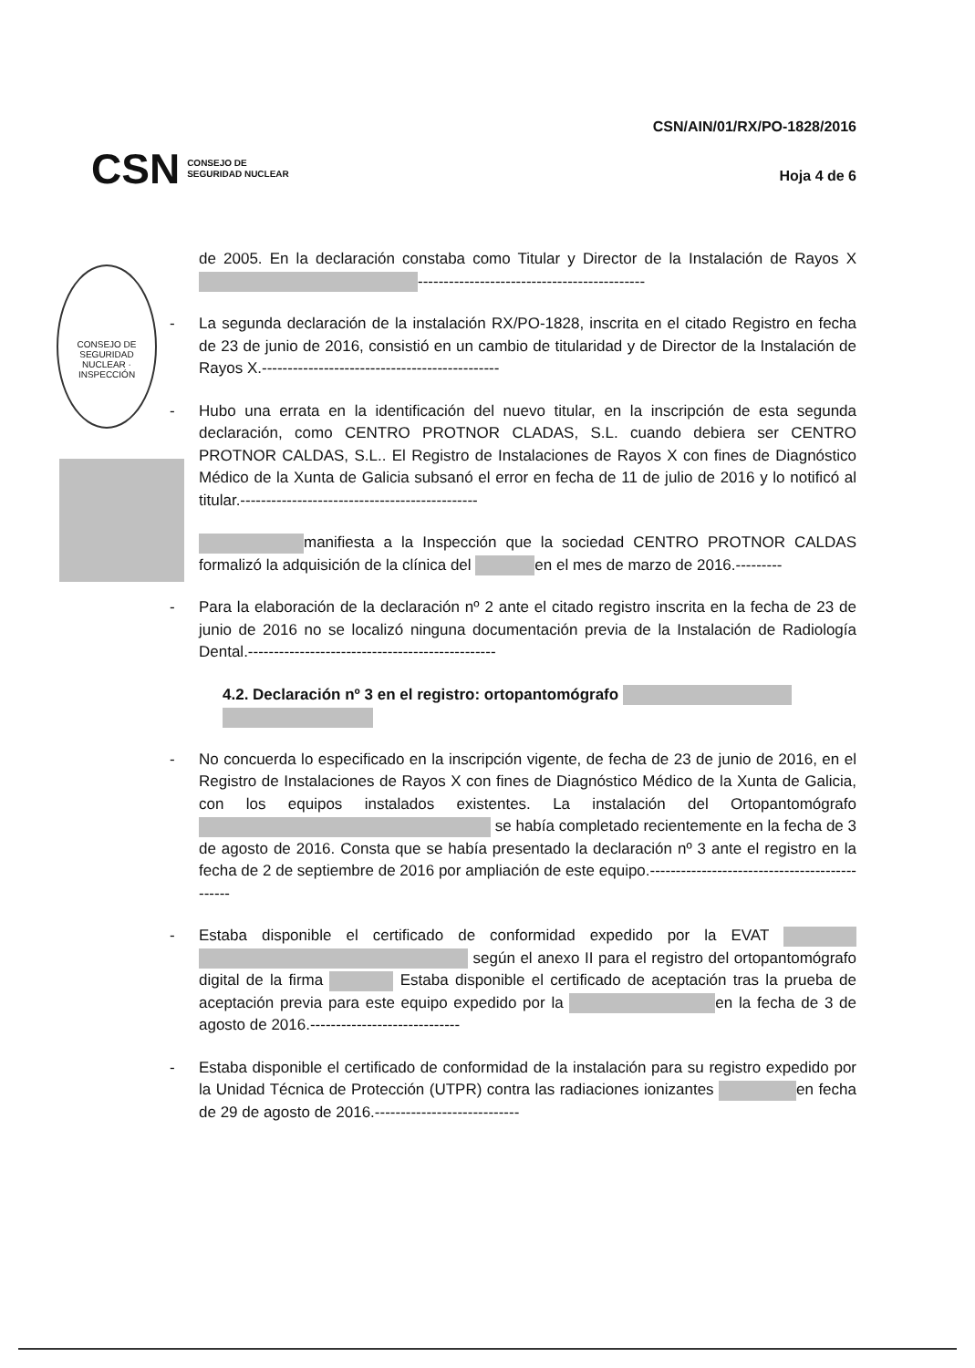CONSEJO DE SEGURIDAD NUCLEAR · INSPECCIÓN
CSN CONSEJO DE
SEGURIDAD NUCLEAR
CSN/AIN/01/RX/PO-1828/2016
Hoja 4 de 6
de 2005. En la declaración constaba como Titular y Director de la Instalación de Rayos X --------------------------------------------
- La segunda declaración de la instalación RX/PO-1828, inscrita en el citado Registro en fecha de 23 de junio de 2016, consistió en un cambio de titularidad y de Director de la Instalación de Rayos X.----------------------------------------------
- Hubo una errata en la identificación del nuevo titular, en la inscripción de esta segunda declaración, como CENTRO PROTNOR CLADAS, S.L. cuando debiera ser CENTRO PROTNOR CALDAS, S.L.. El Registro de Instalaciones de Rayos X con fines de Diagnóstico Médico de la Xunta de Galicia subsanó el error en fecha de 11 de julio de 2016 y lo notificó al titular.----------------------------------------------
manifiesta a la Inspección que la sociedad CENTRO PROTNOR CALDAS formalizó la adquisición de la clínica del en el mes de marzo de 2016.---------
- Para la elaboración de la declaración nº 2 ante el citado registro inscrita en la fecha de 23 de junio de 2016 no se localizó ninguna documentación previa de la Instalación de Radiología Dental.------------------------------------------------
4.2. Declaración nº 3 en el registro: ortopantomógrafo
- No concuerda lo especificado en la inscripción vigente, de fecha de 23 de junio de 2016, en el Registro de Instalaciones de Rayos X con fines de Diagnóstico Médico de la Xunta de Galicia, con los equipos instalados existentes. La instalación del Ortopantomógrafo se había completado recientemente en la fecha de 3 de agosto de 2016. Consta que se había presentado la declaración nº 3 ante el registro en la fecha de 2 de septiembre de 2016 por ampliación de este equipo.----------------------------------------------
- Estaba disponible el certificado de conformidad expedido por la EVAT según el anexo II para el registro del ortopantomógrafo digital de la firma Estaba disponible el certificado de aceptación tras la prueba de aceptación previa para este equipo expedido por la en la fecha de 3 de agosto de 2016.-----------------------------
- Estaba disponible el certificado de conformidad de la instalación para su registro expedido por la Unidad Técnica de Protección (UTPR) contra las radiaciones ionizantes en fecha de 29 de agosto de 2016.----------------------------